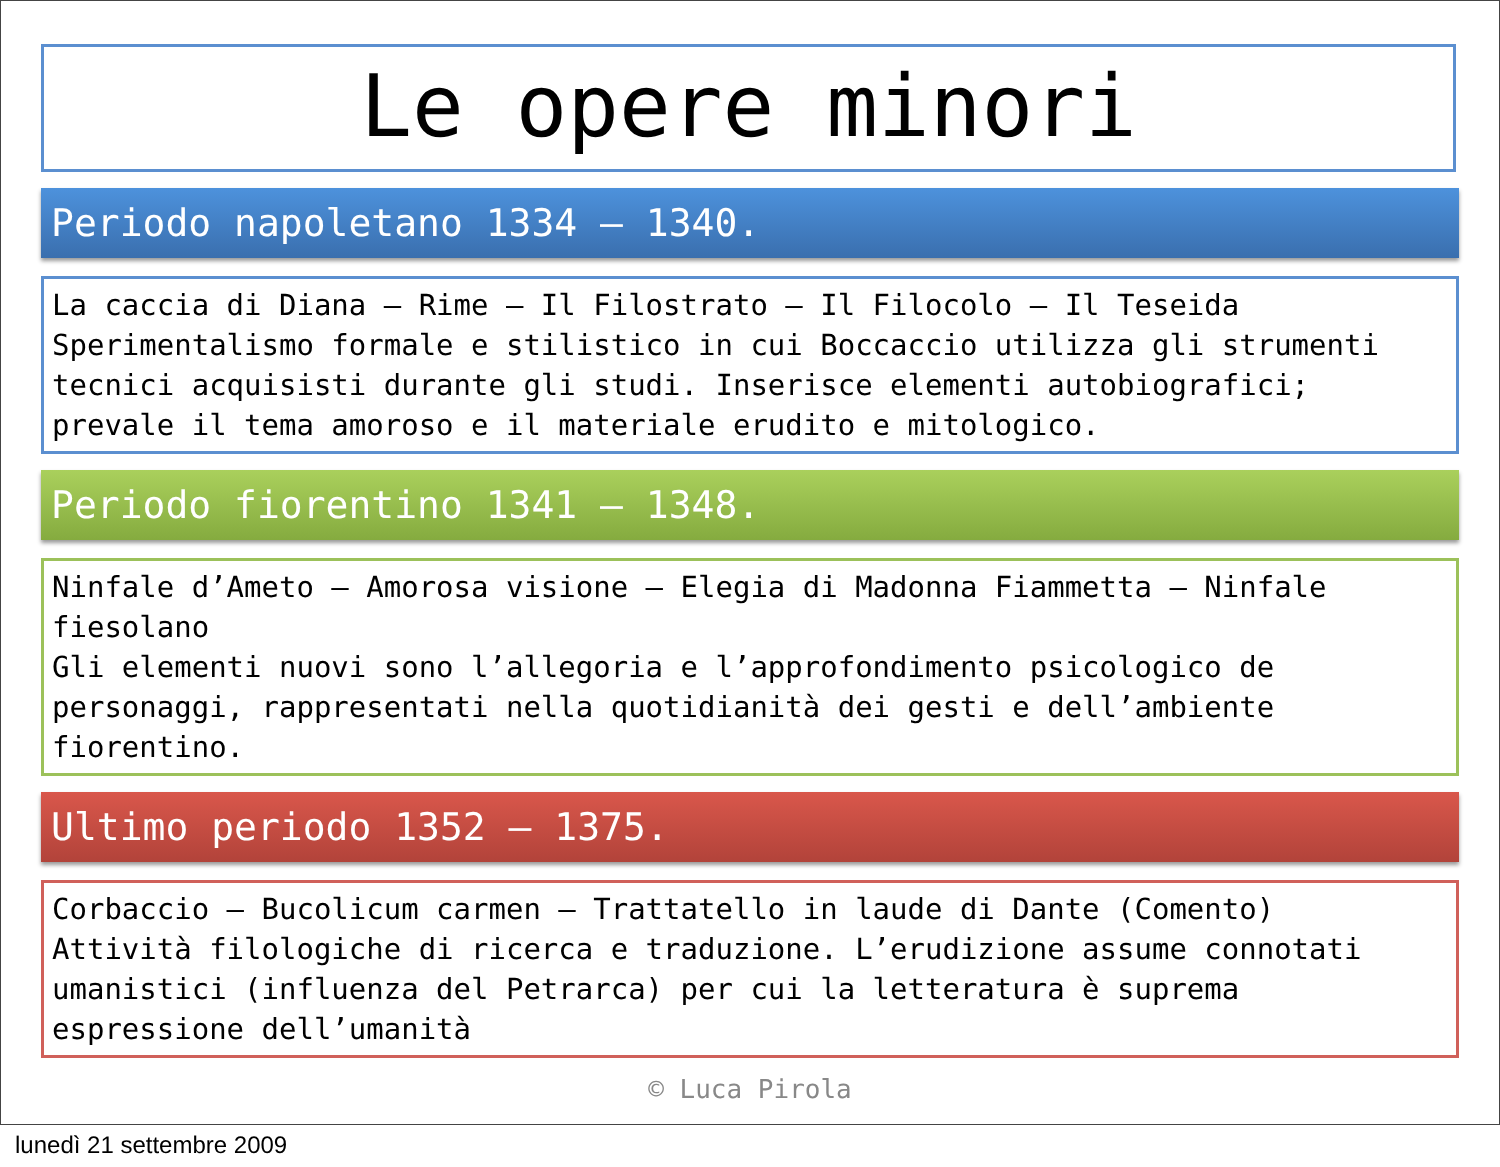Le opere minori
Periodo napoletano 1334 – 1340.
La caccia di Diana – Rime – Il Filostrato – Il Filocolo – Il Teseida
Sperimentalismo formale e stilistico in cui Boccaccio utilizza gli strumenti tecnici acquisisti durante gli studi. Inserisce elementi autobiografici; prevale il tema amoroso e il materiale erudito e mitologico.
Periodo fiorentino 1341 – 1348.
Ninfale d’Ameto – Amorosa visione – Elegia di Madonna Fiammetta – Ninfale fiesolano
Gli elementi nuovi sono l’allegoria e l’approfondimento psicologico de personaggi, rappresentati nella quotidianità dei gesti e dell’ambiente fiorentino.
Ultimo periodo 1352 – 1375.
Corbaccio – Bucolicum carmen – Trattatello in laude di Dante (Comento)
Attività filologiche di ricerca e traduzione. L’erudizione assume connotati umanistici (influenza del Petrarca) per cui la letteratura è suprema espressione dell’umanità
© Luca Pirola
lunedì 21 settembre 2009